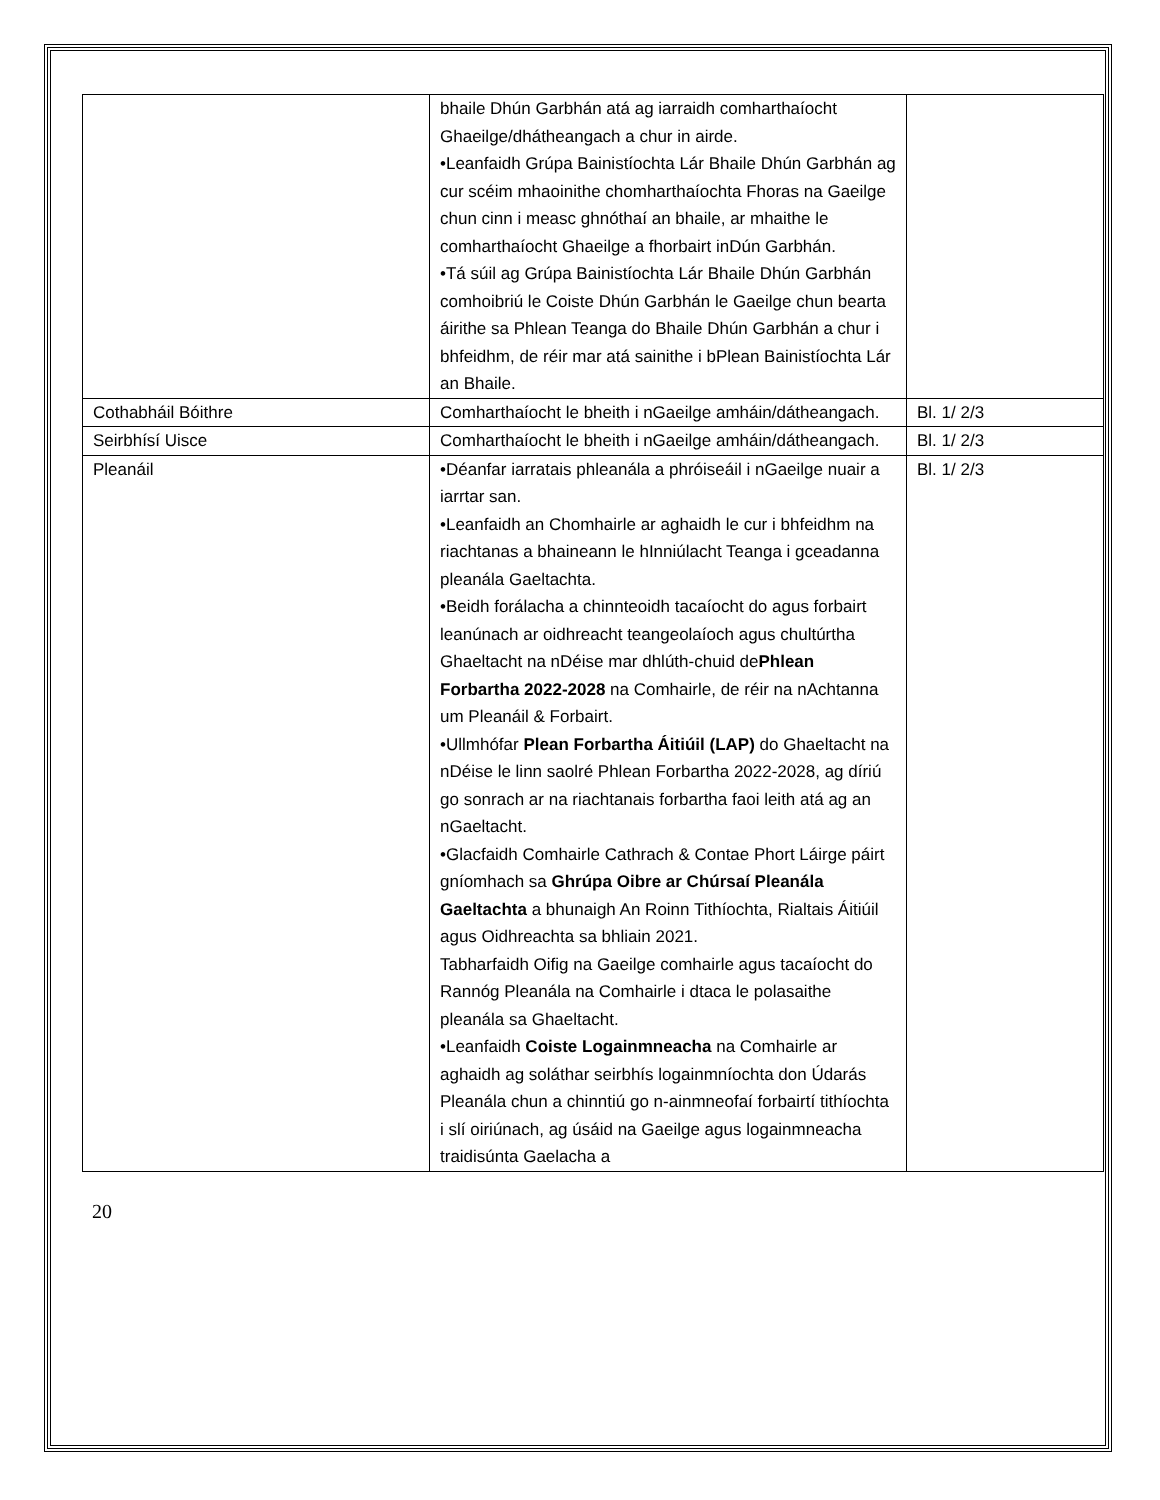| | bhaile Dhún Garbhán atá ag iarraidh comharthaíocht Ghaeilge/dhátheangach a chur in airde. •Leanfaidh Grúpa Bainistíochta Lár Bhaile Dhún Garbhán ag cur scéim mhaoinithe chomharthaíochta Fhoras na Gaeilge chun cinn i measc ghnóthaí an bhaile, ar mhaithe le comharthaíocht Ghaeilge a fhorbairt inDún Garbhán. •Tá súil ag Grúpa Bainistíochta Lár Bhaile Dhún Garbhán comhoibriú le Coiste Dhún Garbhán le Gaeilge chun bearta áirithe sa Phlean Teanga do Bhaile Dhún Garbhán a chur i bhfeidhm, de réir mar atá sainithe i bPlean Bainistíochta Lár an Bhaile. | |
| Cothabháil Bóithre | Comharthaíocht le bheith i nGaeilge amháin/dátheangach. | Bl. 1/ 2/3 |
| Seirbhísí Uisce | Comharthaíocht le bheith i nGaeilge amháin/dátheangach. | Bl. 1/ 2/3 |
| Pleanáil | •Déanfar iarratais phleanála a phróiseáil i nGaeilge nuair a iarrtar san. •Leanfaidh an Chomhairle ar aghaidh le cur i bhfeidhm na riachtanas a bhaineann le hInniúlacht Teanga i gceadanna pleanála Gaeltachta. •Beidh forálacha a chinnteoidh tacaíocht do agus forbairt leanúnach ar oidhreacht teangeolaíoch agus chultúrtha Ghaeltacht na nDéise mar dhlúth-chuid de Phlean Forbartha 2022-2028 na Comhairle, de réir na nAchtanna um Pleanáil & Forbairt. •Ullmhófar Plean Forbartha Áitiúil (LAP) do Ghaeltacht na nDéise le linn saolré Phlean Forbartha 2022-2028, ag díriú go sonrach ar na riachtanais forbartha faoi leith atá ag an nGaeltacht. •Glacfaidh Comhairle Cathrach & Contae Phort Láirge páirt gníomhach sa Ghrúpa Oibre ar Chúrsaí Pleanála Gaeltachta a bhunaigh An Roinn Tithíochta, Rialtais Áitiúil agus Oidhreachta sa bhliain 2021. Tabharfaidh Oifig na Gaeilge comhairle agus tacaíocht do Rannóg Pleanála na Comhairle i dtaca le polasaithe pleanála sa Ghaeltacht. •Leanfaidh Coiste Logainmneacha na Comhairle ar aghaidh ag soláthar seirbhís logainmníochta don Údarás Pleanála chun a chinntiú go n-ainmneofaí forbairtí tithíochta i slí oiriúnach, ag úsáid na Gaeilge agus logainmneacha traidisúnta Gaelacha a | Bl. 1/ 2/3 |
20